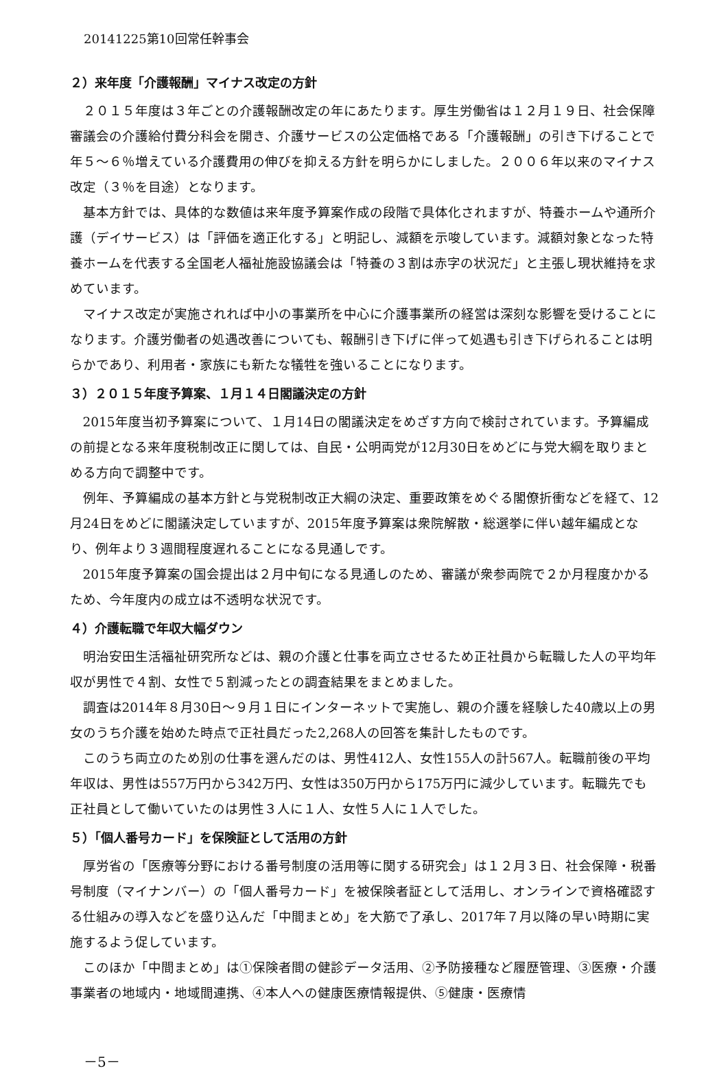20141225第10回常任幹事会
２）来年度「介護報酬」マイナス改定の方針
２０１５年度は３年ごとの介護報酬改定の年にあたります。厚生労働省は１２月１９日、社会保障審議会の介護給付費分科会を開き、介護サービスの公定価格である「介護報酬」の引き下げることで年５～６％増えている介護費用の伸びを抑える方針を明らかにしました。２００６年以来のマイナス改定（３％を目途）となります。
基本方針では、具体的な数値は来年度予算案作成の段階で具体化されますが、特養ホームや通所介護（デイサービス）は「評価を適正化する」と明記し、減額を示唆しています。減額対象となった特養ホームを代表する全国老人福祉施設協議会は「特養の３割は赤字の状況だ」と主張し現状維持を求めています。
マイナス改定が実施されれば中小の事業所を中心に介護事業所の経営は深刻な影響を受けることになります。介護労働者の処遇改善についても、報酬引き下げに伴って処遇も引き下げられることは明らかであり、利用者・家族にも新たな犠牲を強いることになります。
３）２０１５年度予算案、１月１４日閣議決定の方針
2015年度当初予算案について、１月14日の閣議決定をめざす方向で検討されています。予算編成の前提となる来年度税制改正に関しては、自民・公明両党が12月30日をめどに与党大綱を取りまとめる方向で調整中です。
例年、予算編成の基本方針と与党税制改正大綱の決定、重要政策をめぐる閣僚折衝などを経て、12月24日をめどに閣議決定していますが、2015年度予算案は衆院解散・総選挙に伴い越年編成となり、例年より３週間程度遅れることになる見通しです。
2015年度予算案の国会提出は２月中旬になる見通しのため、審議が衆参両院で２か月程度かかるため、今年度内の成立は不透明な状況です。
４）介護転職で年収大幅ダウン
明治安田生活福祉研究所などは、親の介護と仕事を両立させるため正社員から転職した人の平均年収が男性で４割、女性で５割減ったとの調査結果をまとめました。
調査は2014年８月30日～９月１日にインターネットで実施し、親の介護を経験した40歳以上の男女のうち介護を始めた時点で正社員だった2,268人の回答を集計したものです。
このうち両立のため別の仕事を選んだのは、男性412人、女性155人の計567人。転職前後の平均年収は、男性は557万円から342万円、女性は350万円から175万円に減少しています。転職先でも正社員として働いていたのは男性３人に１人、女性５人に１人でした。
５）「個人番号カード」を保険証として活用の方針
厚労省の「医療等分野における番号制度の活用等に関する研究会」は１２月３日、社会保障・税番号制度（マイナンバー）の「個人番号カード」を被保険者証として活用し、オンラインで資格確認する仕組みの導入などを盛り込んだ「中間まとめ」を大筋で了承し、2017年７月以降の早い時期に実施するよう促しています。
このほか「中間まとめ」は①保険者間の健診データ活用、②予防接種など履歴管理、③医療・介護事業者の地域内・地域間連携、④本人への健康医療情報提供、⑤健康・医療情
－5－